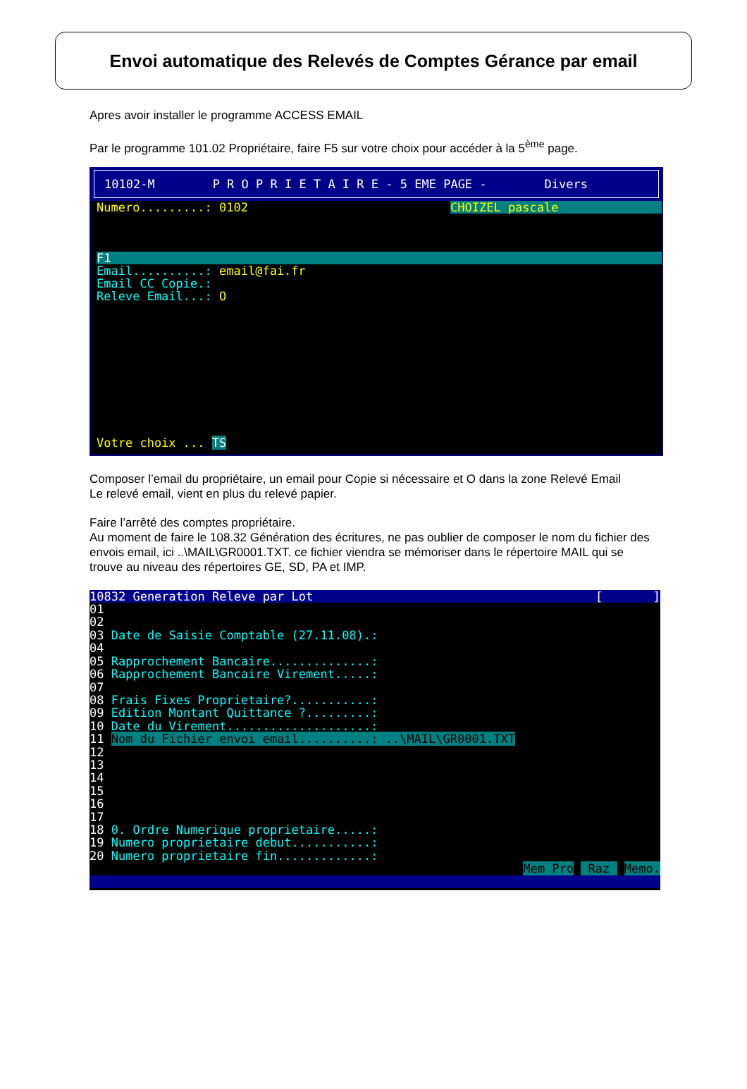Envoi automatique des Relevés de Comptes Gérance par email
Apres avoir installer le programme ACCESS EMAIL
Par le programme 101.02 Propriétaire, faire F5 sur votre choix pour accéder à la 5<sup>ème</sup> page.
10102-M P R O P R I E T A I R E - 5 EME PAGE - Divers
Numero.........: 0102 CHOIZEL pascale
F1
Email..........: email@fai.fr
Email CC Copie.:
Releve Email...: O
Votre choix ... TS
Composer l’email du propriétaire, un email pour Copie si nécessaire et O dans la zone Relevé Email
Le relevé email, vient en plus du relevé papier.
Faire l’arrêté des comptes propriétaire.
Au moment de faire le 108.32 Génération des écritures, ne pas oublier de composer le nom du fichier des envois email, ici ..\MAIL\GR0001.TXT. ce fichier viendra se mémoriser dans le répertoire MAIL qui se trouve au niveau des répertoires GE, SD, PA et IMP.
10832 Generation Releve par Lot [ ]
01
02
03 Date de Saisie Comptable (27.11.08).:
04
05 Rapprochement Bancaire..............:
06 Rapprochement Bancaire Virement.....:
07
08 Frais Fixes Proprietaire?...........:
09 Edition Montant Quittance ?.........:
10 Date du Virement....................:
11 Nom du Fichier envoi email..........: ..\MAIL\GR0001.TXT
12
13
14
15
16
17
18 0. Ordre Numerique proprietaire.....:
19 Numero proprietaire debut...........:
20 Numero proprietaire fin.............:
Mem Pro Raz Memo.